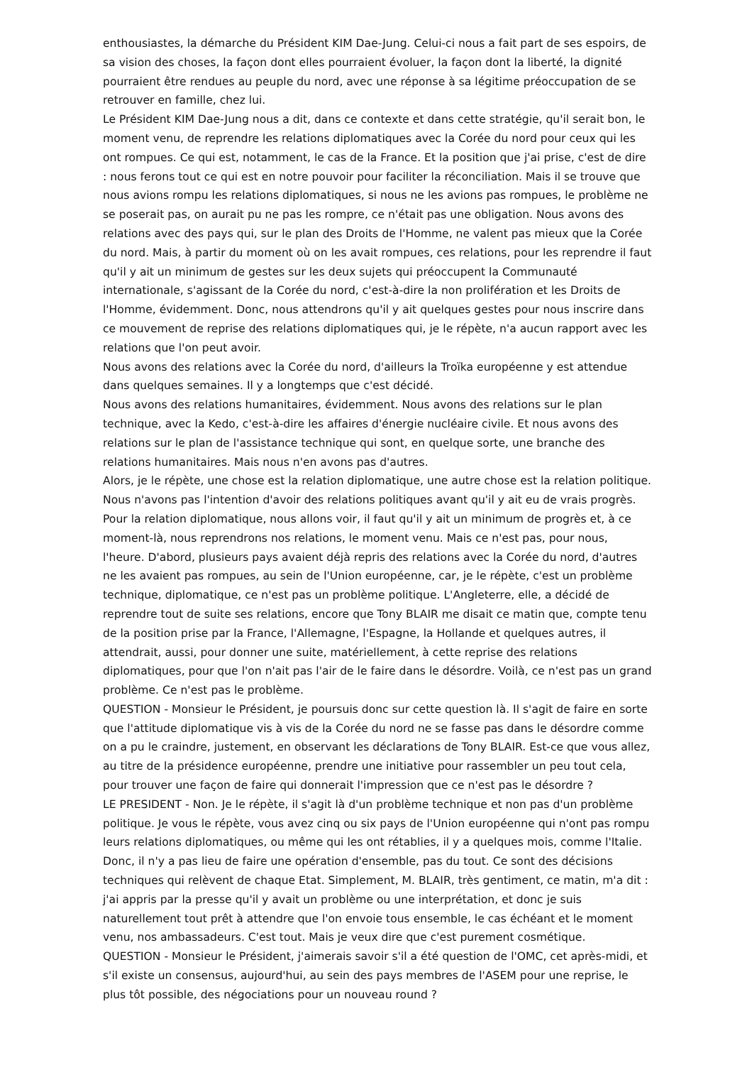enthousiastes, la démarche du Président KIM Dae-Jung. Celui-ci nous a fait part de ses espoirs, de sa vision des choses, la façon dont elles pourraient évoluer, la façon dont la liberté, la dignité pourraient être rendues au peuple du nord, avec une réponse à sa légitime préoccupation de se retrouver en famille, chez lui.
Le Président KIM Dae-Jung nous a dit, dans ce contexte et dans cette stratégie, qu'il serait bon, le moment venu, de reprendre les relations diplomatiques avec la Corée du nord pour ceux qui les ont rompues. Ce qui est, notamment, le cas de la France. Et la position que j'ai prise, c'est de dire : nous ferons tout ce qui est en notre pouvoir pour faciliter la réconciliation. Mais il se trouve que nous avions rompu les relations diplomatiques, si nous ne les avions pas rompues, le problème ne se poserait pas, on aurait pu ne pas les rompre, ce n'était pas une obligation. Nous avons des relations avec des pays qui, sur le plan des Droits de l'Homme, ne valent pas mieux que la Corée du nord. Mais, à partir du moment où on les avait rompues, ces relations, pour les reprendre il faut qu'il y ait un minimum de gestes sur les deux sujets qui préoccupent la Communauté internationale, s'agissant de la Corée du nord, c'est-à-dire la non prolifération et les Droits de l'Homme, évidemment. Donc, nous attendrons qu'il y ait quelques gestes pour nous inscrire dans ce mouvement de reprise des relations diplomatiques qui, je le répète, n'a aucun rapport avec les relations que l'on peut avoir.
Nous avons des relations avec la Corée du nord, d'ailleurs la Troïka européenne y est attendue dans quelques semaines. Il y a longtemps que c'est décidé.
Nous avons des relations humanitaires, évidemment. Nous avons des relations sur le plan technique, avec la Kedo, c'est-à-dire les affaires d'énergie nucléaire civile. Et nous avons des relations sur le plan de l'assistance technique qui sont, en quelque sorte, une branche des relations humanitaires. Mais nous n'en avons pas d'autres.
Alors, je le répète, une chose est la relation diplomatique, une autre chose est la relation politique. Nous n'avons pas l'intention d'avoir des relations politiques avant qu'il y ait eu de vrais progrès. Pour la relation diplomatique, nous allons voir, il faut qu'il y ait un minimum de progrès et, à ce moment-là, nous reprendrons nos relations, le moment venu. Mais ce n'est pas, pour nous, l'heure. D'abord, plusieurs pays avaient déjà repris des relations avec la Corée du nord, d'autres ne les avaient pas rompues, au sein de l'Union européenne, car, je le répète, c'est un problème technique, diplomatique, ce n'est pas un problème politique. L'Angleterre, elle, a décidé de reprendre tout de suite ses relations, encore que Tony BLAIR me disait ce matin que, compte tenu de la position prise par la France, l'Allemagne, l'Espagne, la Hollande et quelques autres, il attendrait, aussi, pour donner une suite, matériellement, à cette reprise des relations diplomatiques, pour que l'on n'ait pas l'air de le faire dans le désordre. Voilà, ce n'est pas un grand problème. Ce n'est pas le problème.
QUESTION - Monsieur le Président, je poursuis donc sur cette question là. Il s'agit de faire en sorte que l'attitude diplomatique vis à vis de la Corée du nord ne se fasse pas dans le désordre comme on a pu le craindre, justement, en observant les déclarations de Tony BLAIR. Est-ce que vous allez, au titre de la présidence européenne, prendre une initiative pour rassembler un peu tout cela, pour trouver une façon de faire qui donnerait l'impression que ce n'est pas le désordre ?
LE PRESIDENT - Non. Je le répète, il s'agit là d'un problème technique et non pas d'un problème politique. Je vous le répète, vous avez cinq ou six pays de l'Union européenne qui n'ont pas rompu leurs relations diplomatiques, ou même qui les ont rétablies, il y a quelques mois, comme l'Italie. Donc, il n'y a pas lieu de faire une opération d'ensemble, pas du tout. Ce sont des décisions techniques qui relèvent de chaque Etat. Simplement, M. BLAIR, très gentiment, ce matin, m'a dit : j'ai appris par la presse qu'il y avait un problème ou une interprétation, et donc je suis naturellement tout prêt à attendre que l'on envoie tous ensemble, le cas échéant et le moment venu, nos ambassadeurs. C'est tout. Mais je veux dire que c'est purement cosmétique.
QUESTION - Monsieur le Président, j'aimerais savoir s'il a été question de l'OMC, cet après-midi, et s'il existe un consensus, aujourd'hui, au sein des pays membres de l'ASEM pour une reprise, le plus tôt possible, des négociations pour un nouveau round ?